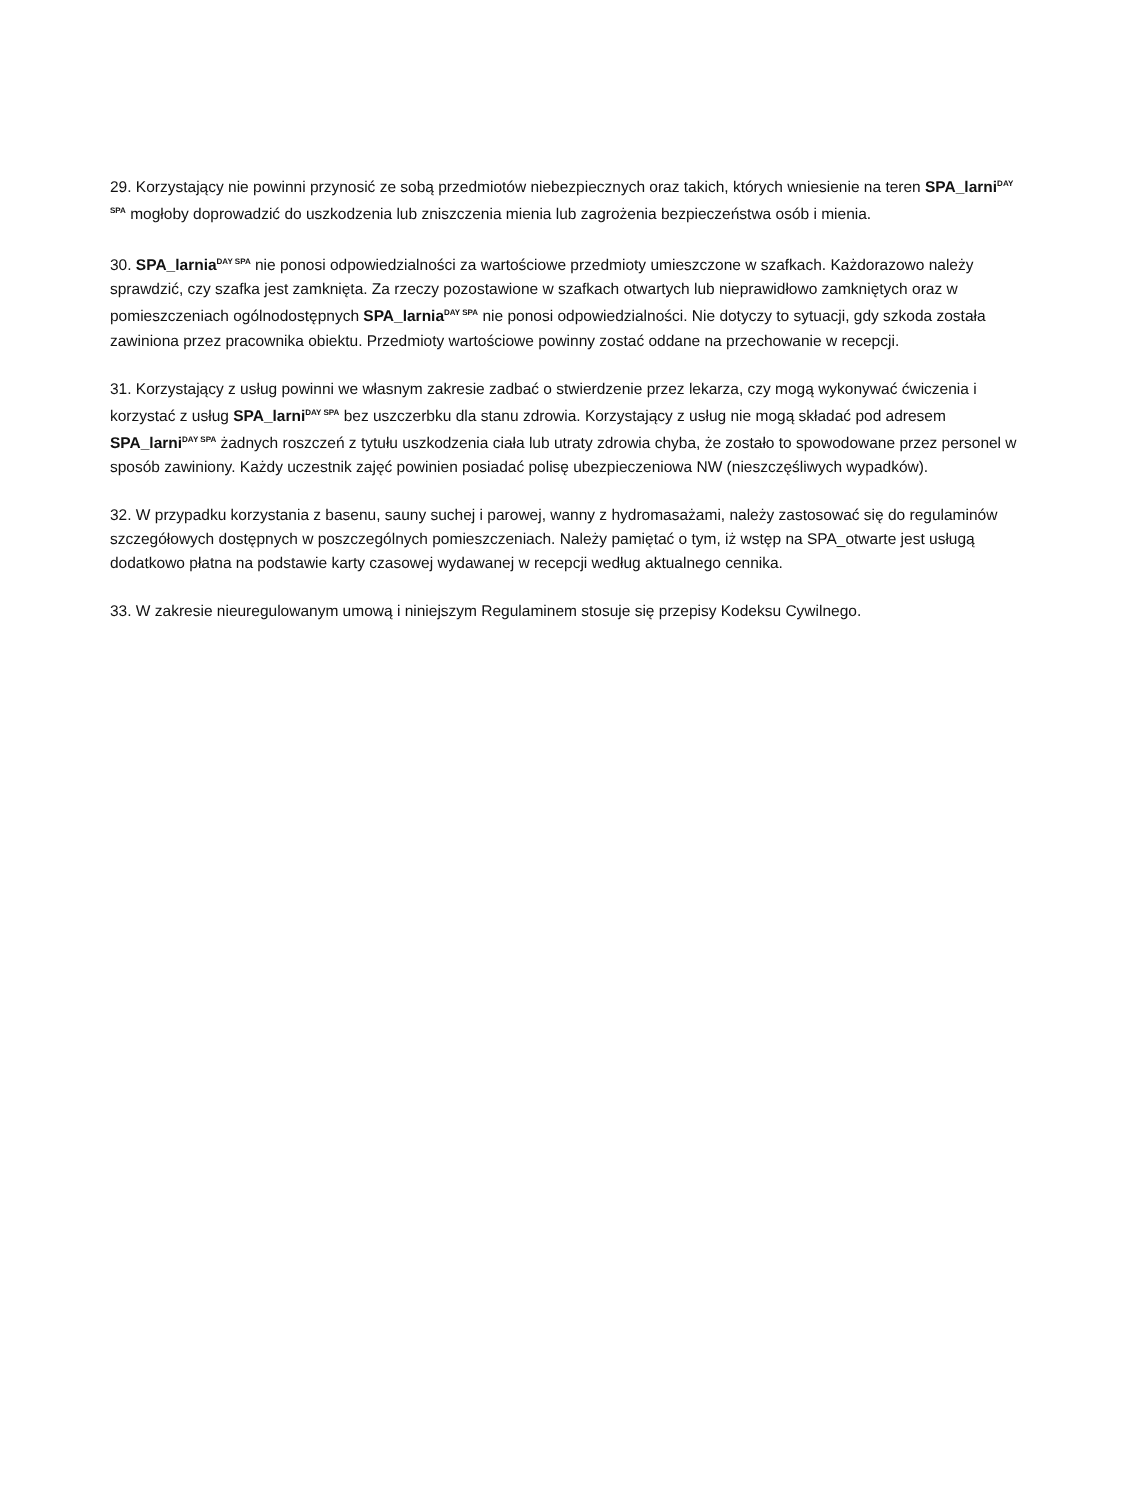29. Korzystający nie powinni przynosić ze sobą przedmiotów niebezpiecznych oraz takich, których wniesienie na teren SPA_larni<sup>DAY SPA</sup> mogłoby doprowadzić do uszkodzenia lub zniszczenia mienia lub zagrożenia bezpieczeństwa osób i mienia.
30. SPA_larnia<sup>DAY SPA</sup> nie ponosi odpowiedzialności za wartościowe przedmioty umieszczone w szafkach. Każdorazowo należy sprawdzić, czy szafka jest zamknięta. Za rzeczy pozostawione w szafkach otwartych lub nieprawidłowo zamkniętych oraz w pomieszczeniach ogólnodostępnych SPA_larnia<sup>DAY SPA</sup> nie ponosi odpowiedzialności. Nie dotyczy to sytuacji, gdy szkoda została zawiniona przez pracownika obiektu. Przedmioty wartościowe powinny zostać oddane na przechowanie w recepcji.
31. Korzystający z usług powinni we własnym zakresie zadbać o stwierdzenie przez lekarza, czy mogą wykonywać ćwiczenia i korzystać z usług SPA_larni<sup>DAY SPA</sup> bez uszczerbku dla stanu zdrowia. Korzystający z usług nie mogą składać pod adresem SPA_larni<sup>DAY SPA</sup> żadnych roszczeń z tytułu uszkodzenia ciała lub utraty zdrowia chyba, że zostało to spowodowane przez personel w sposób zawiniony. Każdy uczestnik zajęć powinien posiadać polisę ubezpieczeniowa NW (nieszczęśliwych wypadków).
32. W przypadku korzystania z basenu, sauny suchej i parowej, wanny z hydromasażami, należy zastosować się do regulaminów szczegółowych dostępnych w poszczególnych pomieszczeniach. Należy pamiętać o tym, iż wstęp na SPA_otwarte jest usługą dodatkowo płatna na podstawie karty czasowej wydawanej w recepcji według aktualnego cennika.
33. W zakresie nieuregulowanym umową i niniejszym Regulaminem stosuje się przepisy Kodeksu Cywilnego.